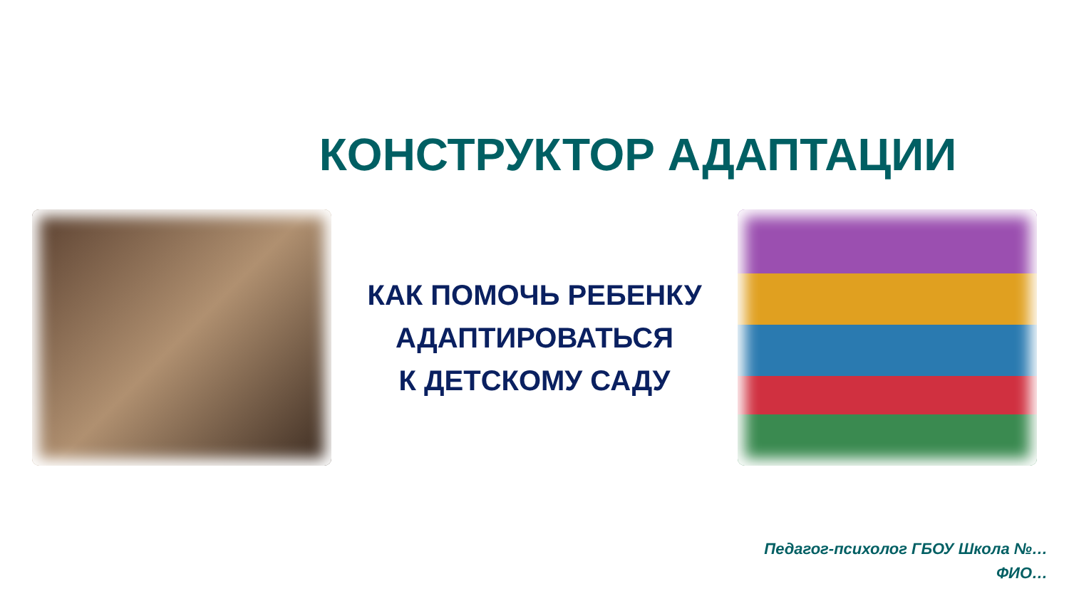КОНСТРУКТОР АДАПТАЦИИ
КАК ПОМОЧЬ РЕБЕНКУ
АДАПТИРОВАТЬСЯ
К ДЕТСКОМУ САДУ
Педагог-психолог ГБОУ Школа №…
ФИО…